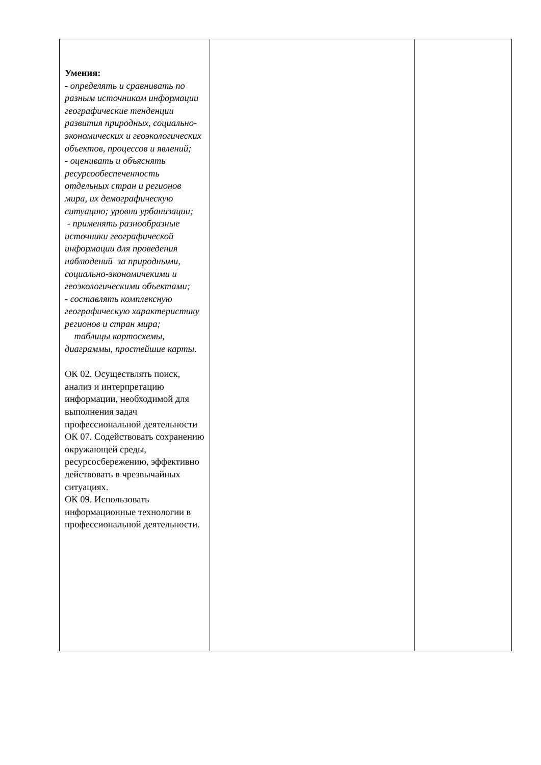| Умения: - определять и сравнивать по разным источникам информации географические тенденции развития природных, социально-экономических и геоэкологических объектов, процессов и явлений; - оценивать и объяснять ресурсообеспеченность отдельных стран и регионов мира, их демографическую ситуацию; уровни урбанизации; - применять разнообразные источники географической информации для проведения наблюдений за природными, социально-экономичекими и геоэкологическими объектами; - составлять комплексную географическую характеристику регионов и стран мира; таблицы картосхемы, диаграммы, простейшие карты. ОК 02. Осуществлять поиск, анализ и интерпретацию информации, необходимой для выполнения задач профессиональной деятельности ОК 07. Содействовать сохранению окружающей среды, ресурсосбережению, эффективно действовать в чрезвычайных ситуациях. ОК 09. Использовать информационные технологии в профессиональной деятельности. | | |